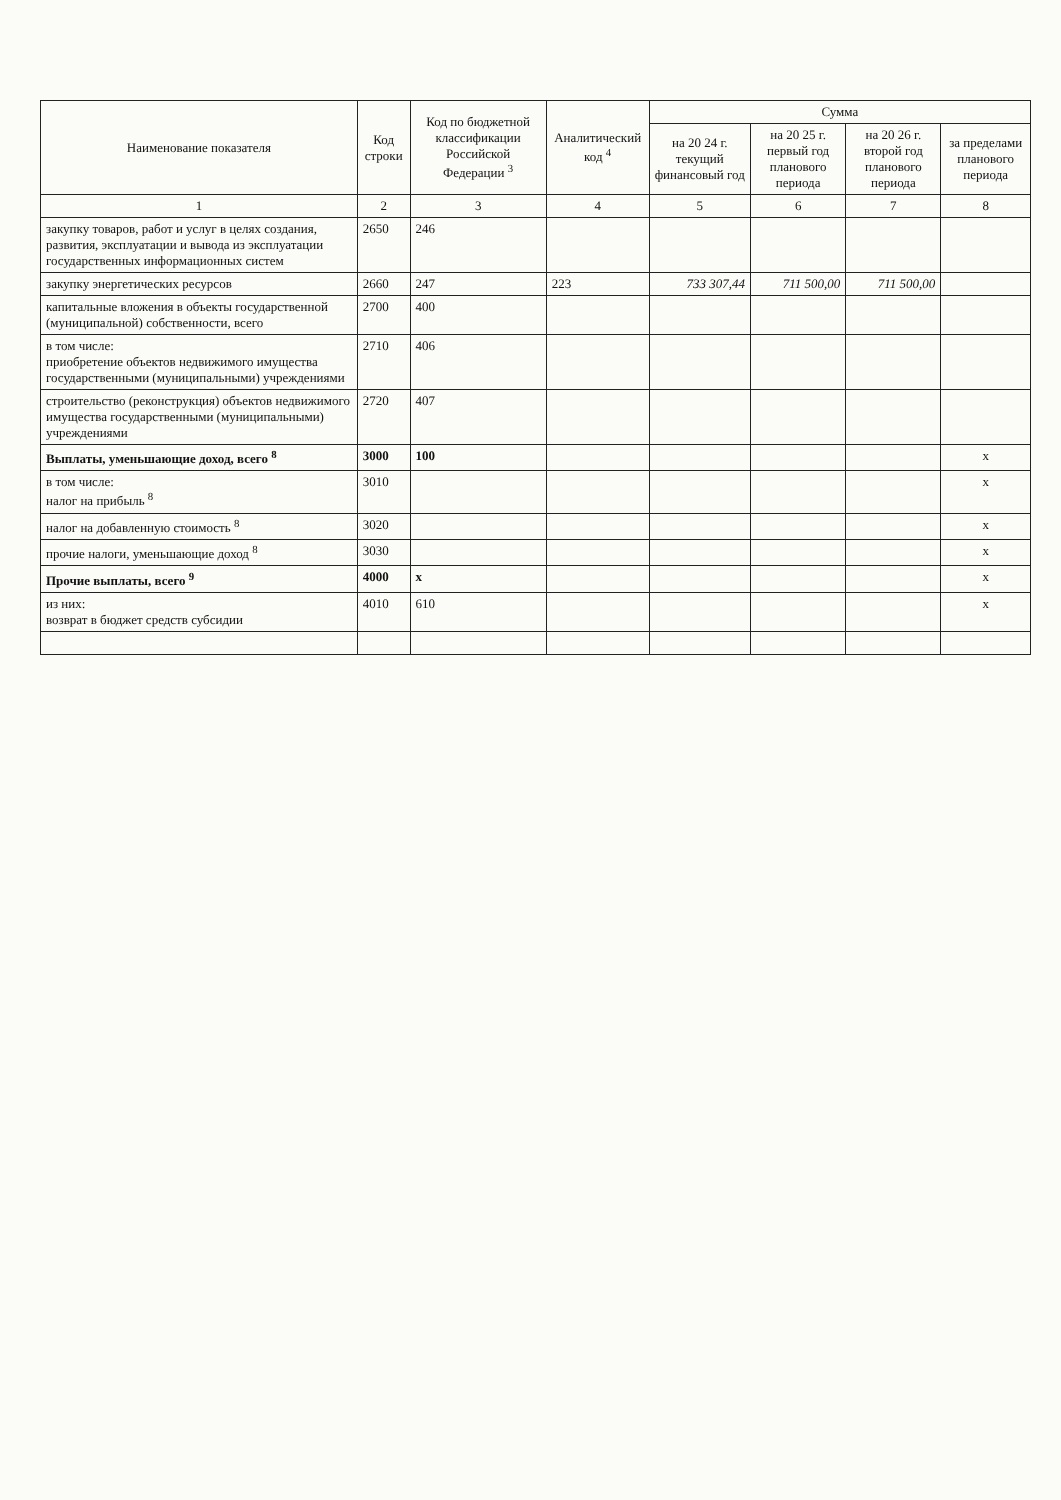| Наименование показателя | Код строки | Код по бюджетной классификации Российской Федерации <sup>3</sup> | Аналитический код <sup>4</sup> | Сумма | | | |
| --- | --- | --- | --- | --- | --- | --- | --- |
| | | | | на 20 24 г. текущий финансовый год | на 20 25 г. первый год планового периода | на 20 26 г. второй год планового периода | за пределами планового периода |
| 1 | 2 | 3 | 4 | 5 | 6 | 7 | 8 |
| закупку товаров, работ и услуг в целях создания, развития, эксплуатации и вывода из эксплуатации государственных информационных систем | 2650 | 246 | | | | | |
| закупку энергетических ресурсов | 2660 | 247 | 223 | 733 307,44 | 711 500,00 | 711 500,00 | |
| капитальные вложения в объекты государственной (муниципальной) собственности, всего | 2700 | 400 | | | | | |
| в том числе: приобретение объектов недвижимого имущества государственными (муниципальными) учреждениями | 2710 | 406 | | | | | |
| строительство (реконструкция) объектов недвижимого имущества государственными (муниципальными) учреждениями | 2720 | 407 | | | | | |
| Выплаты, уменьшающие доход, всего <sup>8</sup> | 3000 | 100 | | | | | x |
| в том числе: налог на прибыль <sup>8</sup> | 3010 | | | | | | x |
| налог на добавленную стоимость <sup>8</sup> | 3020 | | | | | | x |
| прочие налоги, уменьшающие доход <sup>8</sup> | 3030 | | | | | | x |
| Прочие выплаты, всего <sup>9</sup> | 4000 | x | | | | | x |
| из них: возврат в бюджет средств субсидии | 4010 | 610 | | | | | x |